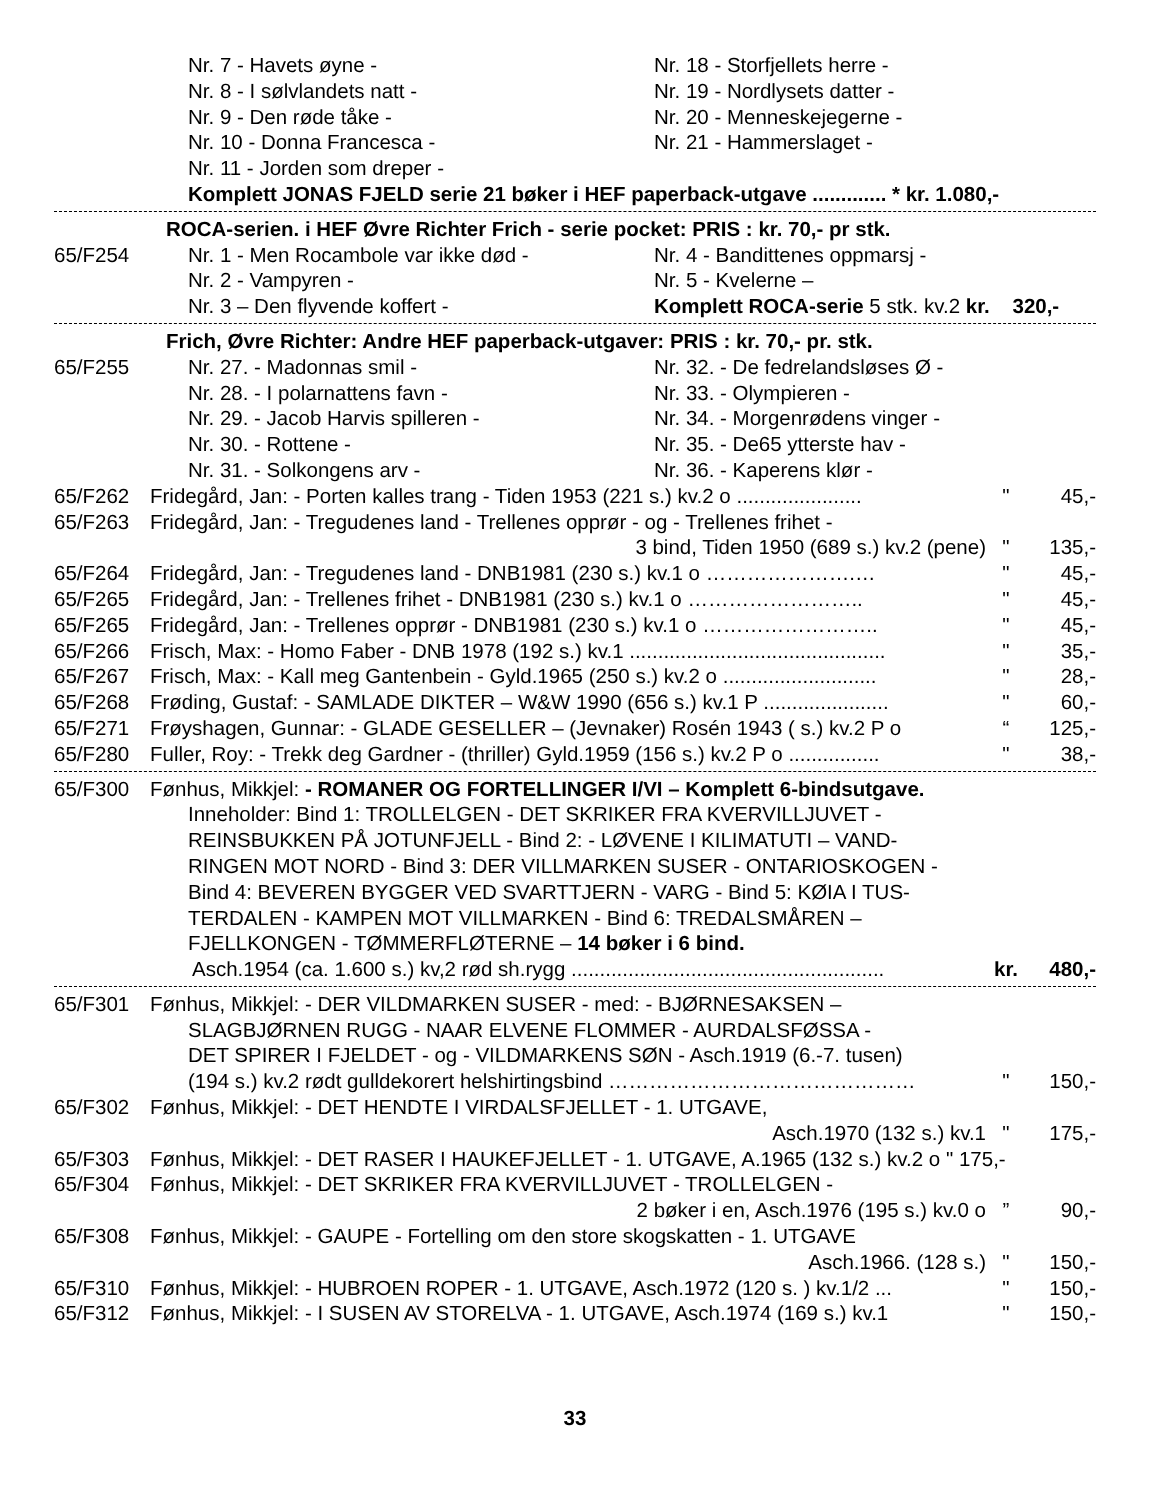Nr. 7 - Havets øyne - Nr. 18 - Storfjellets herre -
Nr. 8 - I sølvlandets natt - Nr. 19 - Nordlysets datter -
Nr. 9 - Den røde tåke - Nr. 20 - Menneskejegerne -
Nr. 10 - Donna Francesca - Nr. 21 - Hammerslaget -
Nr. 11 - Jorden som dreper -
Komplett JONAS FJELD serie 21 bøker i HEF paperback-utgave ............. * kr. 1.080,-
ROCA-serien. i HEF Øvre Richter Frich - serie pocket: PRIS : kr. 70,- pr stk.
65/F254 Nr. 1 - Men Rocambole var ikke død - Nr. 4 - Bandittenes oppmarsj -
Nr. 2 - Vampyren - Nr. 5 - Kvelerne –
Nr. 3 – Den flyvende koffert - Komplett ROCA-serie 5 stk. kv.2 kr. 320,-
Frich, Øvre Richter: Andre HEF paperback-utgaver: PRIS : kr. 70,- pr. stk.
65/F255 Nr. 27. - Madonnas smil - Nr. 32. - De fedrelandsløses Ø -
Nr. 28. - I polarnattens favn - Nr. 33. - Olympieren -
Nr. 29. - Jacob Harvis spilleren - Nr. 34. - Morgenrødens vinger -
Nr. 30. - Rottene - Nr. 35. - De65 ytterste hav -
Nr. 31. - Solkongens arv - Nr. 36. - Kaperens klør -
65/F262 Fridegård, Jan: - Porten kalles trang - Tiden 1953 (221 s.) kv.2 o ...................... " 45,-
65/F263 Fridegård, Jan: - Tregudenes land - Trellenes opprør - og - Trellenes frihet -
3 bind, Tiden 1950 (689 s.) kv.2 (pene) " 135,-
65/F264 Fridegård, Jan: - Tregudenes land - DNB1981 (230 s.) kv.1 o ………………….… " 45,-
65/F265 Fridegård, Jan: - Trellenes frihet - DNB1981 (230 s.) kv.1 o …………………….. " 45,-
65/F265 Fridegård, Jan: - Trellenes opprør - DNB1981 (230 s.) kv.1 o …………………….. " 45,-
65/F266 Frisch, Max: - Homo Faber - DNB 1978 (192 s.) kv.1 ............................................. " 35,-
65/F267 Frisch, Max: - Kall meg Gantenbein - Gyld.1965 (250 s.) kv.2 o ........................... " 28,-
65/F268 Frøding, Gustaf: - SAMLADE DIKTER – W&W 1990 (656 s.) kv.1 P ...................... " 60,-
65/F271 Frøyshagen, Gunnar: - GLADE GESELLER – (Jevnaker) Rosén 1943 ( s.) kv.2 P o “125,-
65/F280 Fuller, Roy: - Trekk deg Gardner - (thriller) Gyld.1959 (156 s.) kv.2 P o ................ " 38,-
65/F300 Fønhus, Mikkjel: - ROMANER OG FORTELLINGER I/VI – Komplett 6-bindsutgave.
Inneholder: Bind 1: TROLLELGEN - DET SKRIKER FRA KVERVILLJUVET -
REINSBUKKEN PÅ JOTUNFJELL - Bind 2: - LØVENE I KILIMATUTI – VAND-
RINGEN MOT NORD - Bind 3: DER VILLMARKEN SUSER - ONTARIOSKOGEN -
Bind 4: BEVEREN BYGGER VED SVARTTJERN - VARG - Bind 5: KØIA I TUS-
TERDALEN - KAMPEN MOT VILLMARKEN - Bind 6: TREDALSMÅREN –
FJELLKONGEN - TØMMERFLØTERNE – 14 bøker i 6 bind.
Asch.1954 (ca. 1.600 s.) kv,2 rød sh.rygg ....................................................... kr. 480,-
65/F301 Fønhus, Mikkjel: - DER VILDMARKEN SUSER - med: - BJØRNESAKSEN –
SLAGBJØRNEN RUGG - NAAR ELVENE FLOMMER - AURDALSFØSSA -
DET SPIRER I FJELDET - og - VILDMARKENS SØN - Asch.1919 (6.-7. tusen)
(194 s.) kv.2 rødt gulldekorert helshirtingsbind ……………………………………… " 150,-
65/F302 Fønhus, Mikkjel: - DET HENDTE I VIRDALSFJELLET - 1. UTGAVE,
Asch.1970 (132 s.) kv.1 " 175,-
65/F303 Fønhus, Mikkjel: - DET RASER I HAUKEFJELLET - 1. UTGAVE, A.1965 (132 s.) kv.2 o " 175,-
65/F304 Fønhus, Mikkjel: - DET SKRIKER FRA KVERVILLJUVET - TROLLELGEN -
2 bøker i en, Asch.1976 (195 s.) kv.0 o” 90,-
65/F308 Fønhus, Mikkjel: - GAUPE - Fortelling om den store skogskatten - 1. UTGAVE
Asch.1966. (128 s.) " 150,-
65/F310 Fønhus, Mikkjel: - HUBROEN ROPER - 1. UTGAVE, Asch.1972 (120 s. ) kv.1/2 ... " 150,-
65/F312 Fønhus, Mikkjel: - I SUSEN AV STORELVA - 1. UTGAVE, Asch.1974 (169 s.) kv.1 " 150,-
33